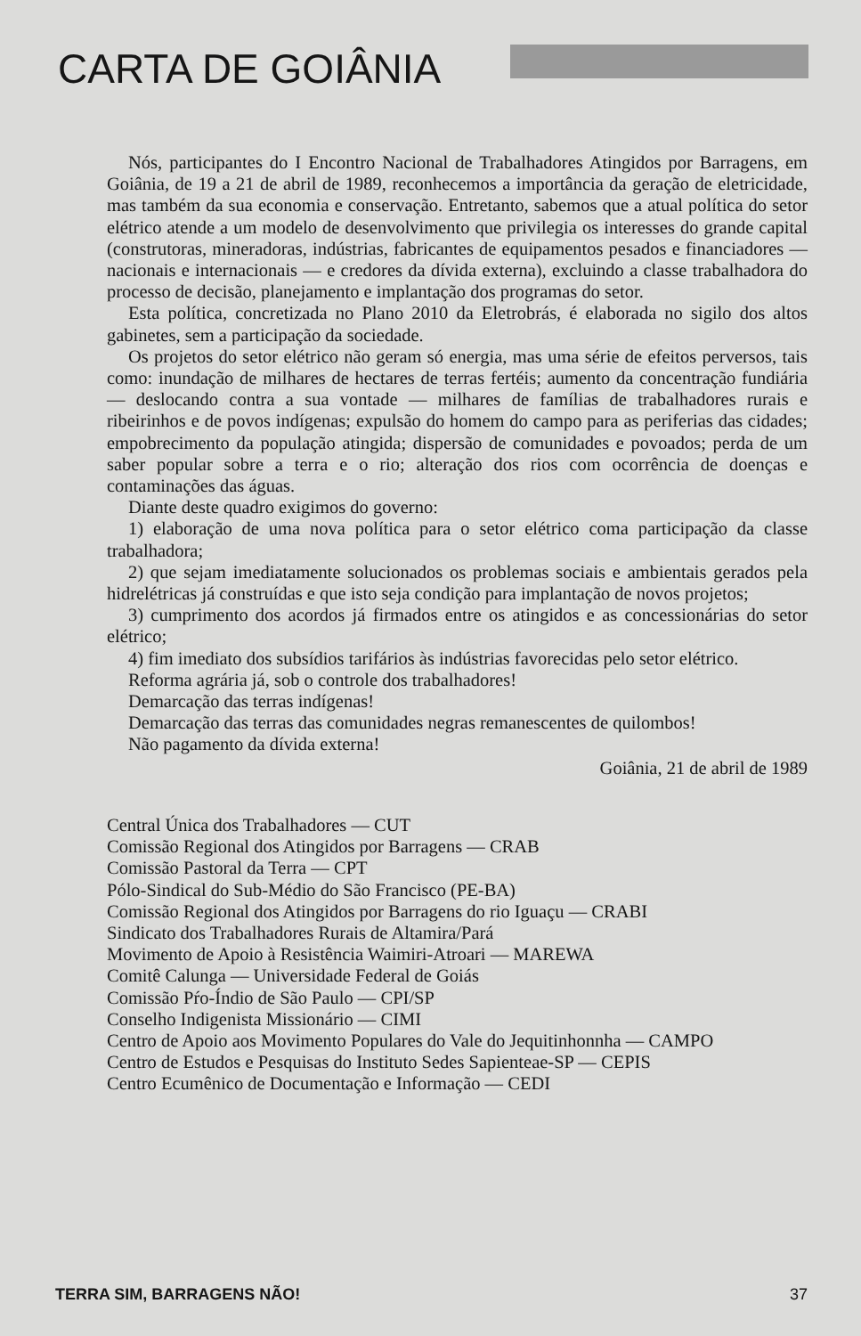CARTA DE GOIÂNIA
Nós, participantes do I Encontro Nacional de Trabalhadores Atingidos por Barragens, em Goiânia, de 19 a 21 de abril de 1989, reconhecemos a importância da geração de eletricidade, mas também da sua economia e conservação. Entretanto, sabemos que a atual política do setor elétrico atende a um modelo de desenvolvimento que privilegia os interesses do grande capital (construtoras, mineradoras, indústrias, fabricantes de equipamentos pesados e financiadores — nacionais e internacionais — e credores da dívida externa), excluindo a classe trabalhadora do processo de decisão, planejamento e implantação dos programas do setor.
Esta política, concretizada no Plano 2010 da Eletrobrás, é elaborada no sigilo dos altos gabinetes, sem a participação da sociedade.
Os projetos do setor elétrico não geram só energia, mas uma série de efeitos perversos, tais como: inundação de milhares de hectares de terras fertéis; aumento da concentração fundiária — deslocando contra a sua vontade — milhares de famílias de trabalhadores rurais e ribeirinhos e de povos indígenas; expulsão do homem do campo para as periferias das cidades; empobrecimento da população atingida; dispersão de comunidades e povoados; perda de um saber popular sobre a terra e o rio; alteração dos rios com ocorrência de doenças e contaminações das águas.
Diante deste quadro exigimos do governo:
1) elaboração de uma nova política para o setor elétrico coma participação da classe trabalhadora;
2) que sejam imediatamente solucionados os problemas sociais e ambientais gerados pela hidrelétricas já construídas e que isto seja condição para implantação de novos projetos;
3) cumprimento dos acordos já firmados entre os atingidos e as concessionárias do setor elétrico;
4) fim imediato dos subsídios tarifários às indústrias favorecidas pelo setor elétrico.
Reforma agrária já, sob o controle dos trabalhadores!
Demarcação das terras indígenas!
Demarcação das terras das comunidades negras remanescentes de quilombos!
Não pagamento da dívida externa!
Goiânia, 21 de abril de 1989
Central Única dos Trabalhadores — CUT
Comissão Regional dos Atingidos por Barragens — CRAB
Comissão Pastoral da Terra — CPT
Pólo-Sindical do Sub-Médio do São Francisco (PE-BA)
Comissão Regional dos Atingidos por Barragens do rio Iguaçu — CRABI
Sindicato dos Trabalhadores Rurais de Altamira/Pará
Movimento de Apoio à Resistência Waimiri-Atroari — MAREWA
Comitê Calunga — Universidade Federal de Goiás
Comissão Pŕo-Índio de São Paulo — CPI/SP
Conselho Indigenista Missionário — CIMI
Centro de Apoio aos Movimento Populares do Vale do Jequitinhonnha — CAMPO
Centro de Estudos e Pesquisas do Instituto Sedes Sapienteae-SP — CEPIS
Centro Ecumênico de Documentação e Informação — CEDI
TERRA SIM, BARRAGENS NÃO! 37